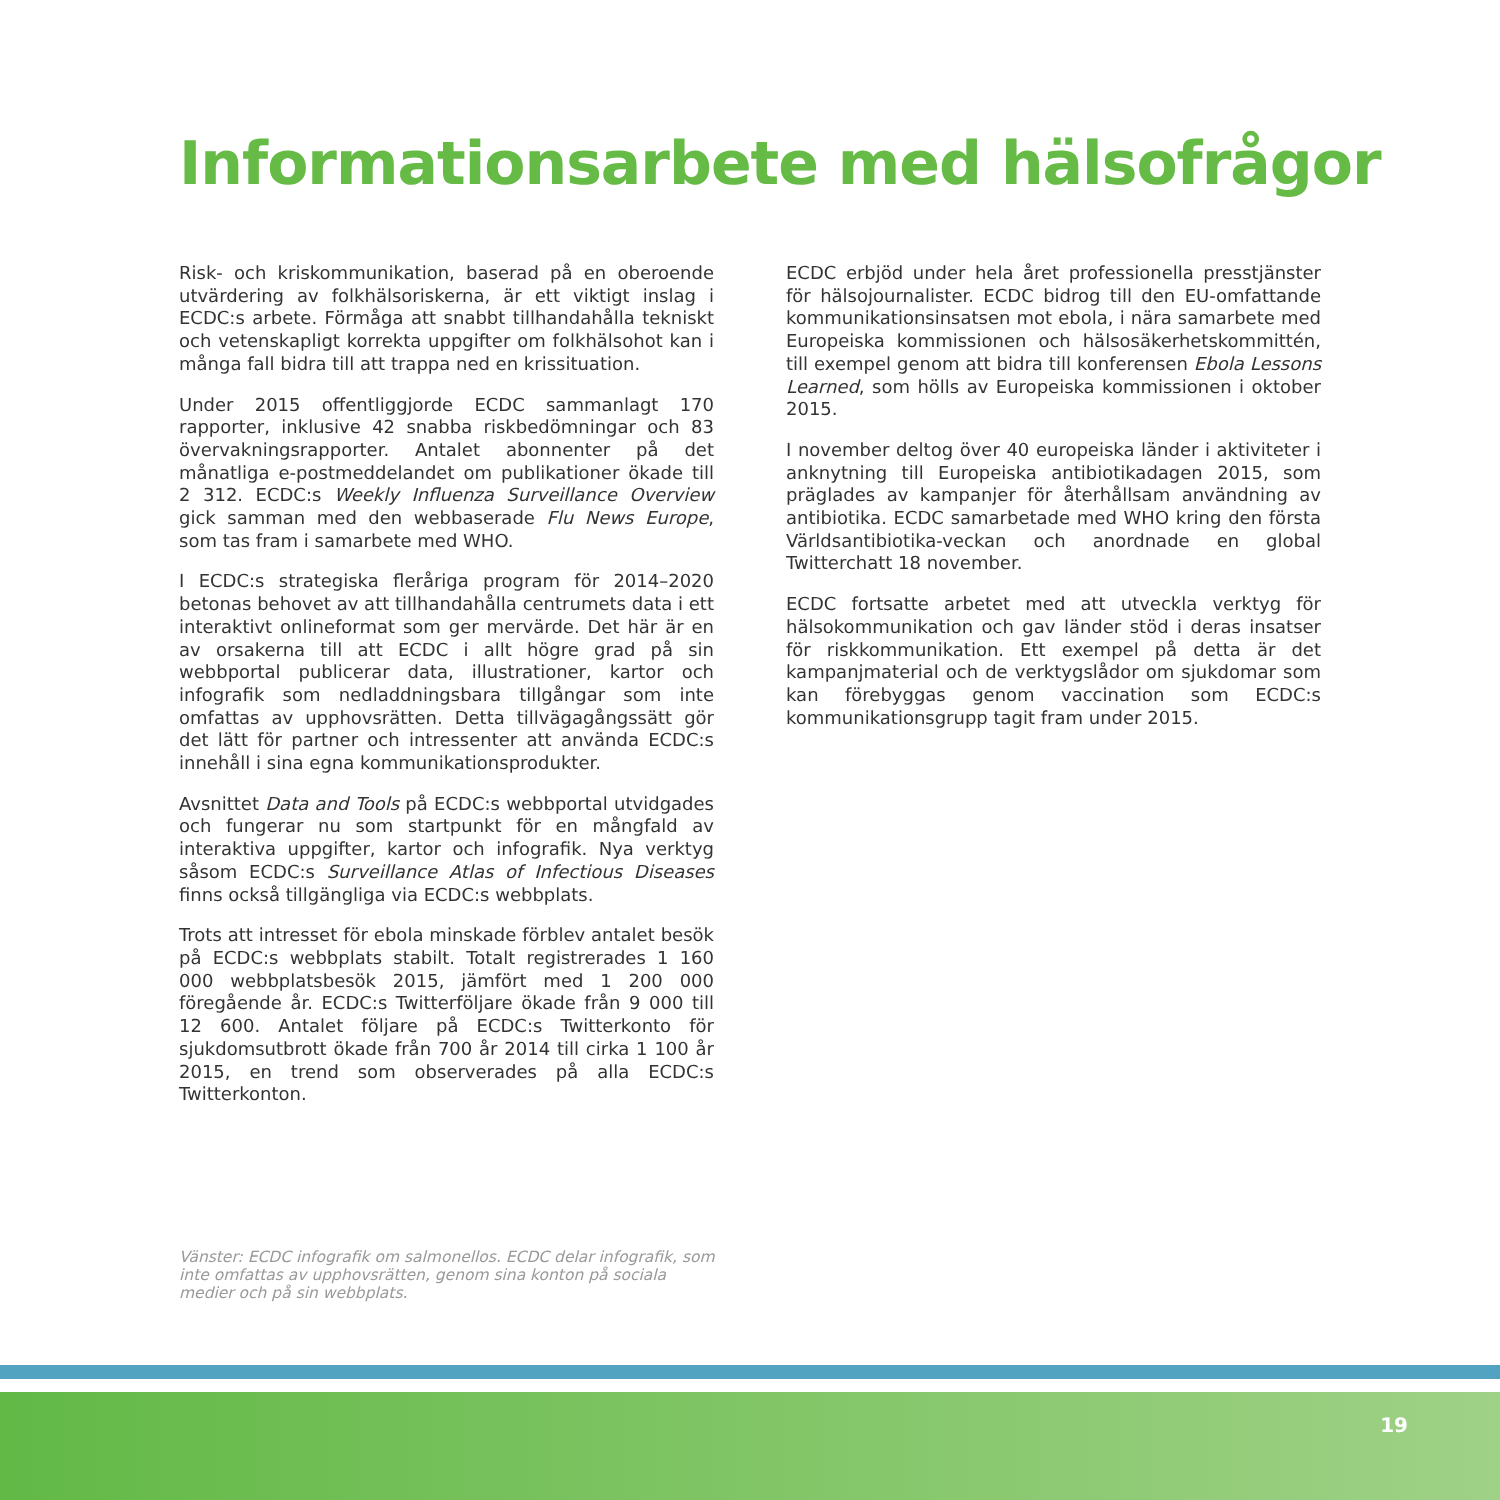Informationsarbete med hälsofrågor
Risk- och kriskommunikation, baserad på en oberoende utvärdering av folkhälsoriskerna, är ett viktigt inslag i ECDC:s arbete. Förmåga att snabbt tillhandahålla tekniskt och vetenskapligt korrekta uppgifter om folkhälsohot kan i många fall bidra till att trappa ned en krissituation.
Under 2015 offentliggjorde ECDC sammanlagt 170 rapporter, inklusive 42 snabba riskbedömningar och 83 övervakningsrapporter. Antalet abonnenter på det månatliga e-postmeddelandet om publikationer ökade till 2 312. ECDC:s Weekly Influenza Surveillance Overview gick samman med den webbaserade Flu News Europe, som tas fram i samarbete med WHO.
I ECDC:s strategiska fleråriga program för 2014–2020 betonas behovet av att tillhandahålla centrumets data i ett interaktivt onlineformat som ger mervärde. Det här är en av orsakerna till att ECDC i allt högre grad på sin webbportal publicerar data, illustrationer, kartor och infografik som nedladdningsbara tillgångar som inte omfattas av upphovsrätten. Detta tillvägagångssätt gör det lätt för partner och intressenter att använda ECDC:s innehåll i sina egna kommunikationsprodukter.
Avsnittet Data and Tools på ECDC:s webbportal utvidgades och fungerar nu som startpunkt för en mångfald av interaktiva uppgifter, kartor och infografik. Nya verktyg såsom ECDC:s Surveillance Atlas of Infectious Diseases finns också tillgängliga via ECDC:s webbplats.
Trots att intresset för ebola minskade förblev antalet besök på ECDC:s webbplats stabilt. Totalt registrerades 1 160 000 webbplatsbesök 2015, jämfört med 1 200 000 föregående år. ECDC:s Twitterföljare ökade från 9 000 till 12 600. Antalet följare på ECDC:s Twitterkonto för sjukdomsutbrott ökade från 700 år 2014 till cirka 1 100 år 2015, en trend som observerades på alla ECDC:s Twitterkonton.
ECDC erbjöd under hela året professionella presstjänster för hälsojournalister. ECDC bidrog till den EU-omfattande kommunikationsinsatsen mot ebola, i nära samarbete med Europeiska kommissionen och hälsosäkerhetskommittén, till exempel genom att bidra till konferensen Ebola Lessons Learned, som hölls av Europeiska kommissionen i oktober 2015.
I november deltog över 40 europeiska länder i aktiviteter i anknytning till Europeiska antibiotikadagen 2015, som präglades av kampanjer för återhållsam användning av antibiotika. ECDC samarbetade med WHO kring den första Världsantibiotika-veckan och anordnade en global Twitterchatt 18 november.
ECDC fortsatte arbetet med att utveckla verktyg för hälsokommunikation och gav länder stöd i deras insatser för riskkommunikation. Ett exempel på detta är det kampanjmaterial och de verktygslådor om sjukdomar som kan förebyggas genom vaccination som ECDC:s kommunikationsgrupp tagit fram under 2015.
Vänster: ECDC infografik om salmonellos. ECDC delar infografik, som inte omfattas av upphovsrätten, genom sina konton på sociala medier och på sin webbplats.
19